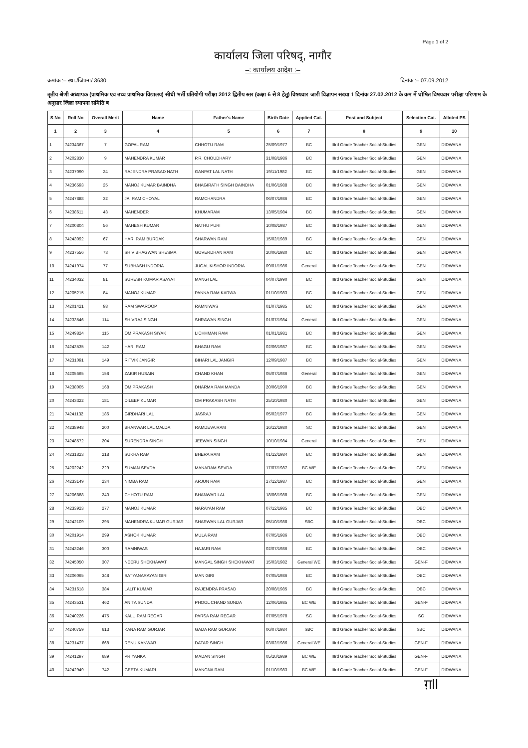Page 1 of 2
कार्यालय जिला परिषद्, नागौर
–: कार्यालय आदेश :–
क्रमांक :– स्था./जिपना/ 3630 दिनांक :– 07.09.2012
तृतीय श्रेणी अध्यापक (प्राथमिक एवं उच्च प्राथमिक विद्यालय) सीधी भर्ती प्रतियोगी परीक्षा 2012 द्वितीय स्तर (कक्षा 6 से 8 हेतु) विषयवार जारी विज्ञापन संख्या 1 दिनांक 27.02.2012 के क्रम में घोषित विषयवार परीक्षा परिणाम के अनुसार जिला स्थापना समिति ब
| S No | Roll No | Overall Merit | Name | Father's Name | Birth Date | Applied Cat. | Post and Subject | Selection Cat. | Alloted PS |
| --- | --- | --- | --- | --- | --- | --- | --- | --- | --- |
| 1 | 2 | 3 | 4 | 5 | 6 | 7 | 8 | 9 | 10 |
| 1 | 74234367 | 7 | GOPAL RAM | CHHOTU RAM | 25/09/1977 | BC | IIIrd Grade Teacher Social-Studies | GEN | DIDWANA |
| 2 | 74202830 | 9 | MAHENDRA KUMAR | P.R. CHOUDHARY | 31/08/1986 | BC | IIIrd Grade Teacher Social-Studies | GEN | DIDWANA |
| 3 | 74237090 | 24 | RAJENDRA PRASAD NATH | GANPAT LAL NATH | 19/11/1982 | BC | IIIrd Grade Teacher Social-Studies | GEN | DIDWANA |
| 4 | 74236593 | 25 | MANOJ KUMAR BAINDHA | BHAGIRATH SINGH BAINDHA | 01/06/1988 | BC | IIIrd Grade Teacher Social-Studies | GEN | DIDWANA |
| 5 | 74247888 | 32 | JAI RAM CHOYAL | RAMCHANDRA | 06/07/1986 | BC | IIIrd Grade Teacher Social-Studies | GEN | DIDWANA |
| 6 | 74238611 | 43 | MAHENDER | KHUMARAM | 13/05/1984 | BC | IIIrd Grade Teacher Social-Studies | GEN | DIDWANA |
| 7 | 74200804 | 56 | MAHESH KUMAR | NATHU PURI | 10/08/1987 | BC | IIIrd Grade Teacher Social-Studies | GEN | DIDWANA |
| 8 | 74243092 | 67 | HARI RAM BURDAK | SHARWAN RAM | 15/02/1989 | BC | IIIrd Grade Teacher Social-Studies | GEN | DIDWANA |
| 9 | 74237556 | 73 | SHIV BHAGWAN SHESMA | GOVERDHAN RAM | 20/06/1980 | BC | IIIrd Grade Teacher Social-Studies | GEN | DIDWANA |
| 10 | 74241974 | 77 | SUBHASH INDORIA | JUGAL KISHOR INDORIA | 09/01/1986 | General | IIIrd Grade Teacher Social-Studies | GEN | DIDWANA |
| 11 | 74234032 | 81 | SURESH KUMAR ASAYAT | MANGI LAL | 04/07/1990 | BC | IIIrd Grade Teacher Social-Studies | GEN | DIDWANA |
| 12 | 74205215 | 84 | MANOJ KUMAR | PANNA RAM KARWA | 01/10/1983 | BC | IIIrd Grade Teacher Social-Studies | GEN | DIDWANA |
| 13 | 74201421 | 98 | RAM SWAROOP | RAMNIWAS | 01/07/1985 | BC | IIIrd Grade Teacher Social-Studies | GEN | DIDWANA |
| 14 | 74233546 | 114 | SHIVRAJ SINGH | SHRAWAN SINGH | 01/07/1984 | General | IIIrd Grade Teacher Social-Studies | GEN | DIDWANA |
| 15 | 74249824 | 115 | OM PRAKASH SIYAK | LICHHMAN RAM | 01/01/1981 | BC | IIIrd Grade Teacher Social-Studies | GEN | DIDWANA |
| 16 | 74243535 | 142 | HARI RAM | BHAGU RAM | 02/06/1987 | BC | IIIrd Grade Teacher Social-Studies | GEN | DIDWANA |
| 17 | 74231091 | 149 | RITVIK JANGIR | BIHARI LAL JANGIR | 12/09/1987 | BC | IIIrd Grade Teacher Social-Studies | GEN | DIDWANA |
| 18 | 74205665 | 158 | ZAKIR HUSAIN | CHAND KHAN | 05/07/1986 | General | IIIrd Grade Teacher Social-Studies | GEN | DIDWANA |
| 19 | 74238005 | 168 | OM PRAKASH | DHARMA RAM MANDA | 20/06/1990 | BC | IIIrd Grade Teacher Social-Studies | GEN | DIDWANA |
| 20 | 74243322 | 181 | DILEEP KUMAR | OM PRAKASH NATH | 25/10/1980 | BC | IIIrd Grade Teacher Social-Studies | GEN | DIDWANA |
| 21 | 74241132 | 186 | GIRDHARI LAL | JASRAJ | 05/02/1977 | BC | IIIrd Grade Teacher Social-Studies | GEN | DIDWANA |
| 22 | 74238948 | 200 | BHANWAR LAL MALDA | RAMDEVA RAM | 16/12/1980 | SC | IIIrd Grade Teacher Social-Studies | GEN | DIDWANA |
| 23 | 74248572 | 204 | SURENDRA SINGH | JEEWAN SINGH | 10/10/1984 | General | IIIrd Grade Teacher Social-Studies | GEN | DIDWANA |
| 24 | 74231823 | 218 | SUKHA RAM | BHERA RAM | 01/12/1984 | BC | IIIrd Grade Teacher Social-Studies | GEN | DIDWANA |
| 25 | 74202242 | 229 | SUMAN SEVDA | MANARAM SEVDA | 17/07/1987 | BC WE | IIIrd Grade Teacher Social-Studies | GEN | DIDWANA |
| 26 | 74233149 | 234 | NIMBA RAM | ARJUN RAM | 27/12/1987 | BC | IIIrd Grade Teacher Social-Studies | GEN | DIDWANA |
| 27 | 74206888 | 240 | CHHOTU RAM | BHANWAR LAL | 18/06/1988 | BC | IIIrd Grade Teacher Social-Studies | GEN | DIDWANA |
| 28 | 74233923 | 277 | MANOJ KUMAR | NARAYAN RAM | 07/12/1985 | BC | IIIrd Grade Teacher Social-Studies | OBC | DIDWANA |
| 29 | 74242109 | 295 | MAHENDRA KUMAR GURJAR | SHARWAN LAL GURJAR | 05/10/1988 | SBC | IIIrd Grade Teacher Social-Studies | OBC | DIDWANA |
| 30 | 74201914 | 299 | ASHOK KUMAR | MULA RAM | 07/05/1986 | BC | IIIrd Grade Teacher Social-Studies | OBC | DIDWANA |
| 31 | 74243246 | 300 | RAMNIWAS | HAJARI RAM | 02/07/1986 | BC | IIIrd Grade Teacher Social-Studies | OBC | DIDWANA |
| 32 | 74245050 | 307 | NEERU SHEKHAWAT | MANGAL SINGH SHEKHAWAT | 15/03/1982 | General WE | IIIrd Grade Teacher Social-Studies | GEN-F | DIDWANA |
| 33 | 74206065 | 348 | SATYANARAYAN GIRI | MAN GIRI | 07/05/1986 | BC | IIIrd Grade Teacher Social-Studies | OBC | DIDWANA |
| 34 | 74231618 | 384 | LALIT KUMAR | RAJENDRA PRASAD | 20/08/1985 | BC | IIIrd Grade Teacher Social-Studies | OBC | DIDWANA |
| 35 | 74243531 | 462 | ANITA SUNDA | PHOOL CHAND SUNDA | 12/06/1985 | BC WE | IIIrd Grade Teacher Social-Studies | GEN-F | DIDWANA |
| 36 | 74240226 | 475 | KALU RAM REGAR | PARSA RAM REGAR | 07/05/1978 | SC | IIIrd Grade Teacher Social-Studies | SC | DIDWANA |
| 37 | 74240759 | 613 | KANA RAM GURJAR | GADA RAM GURJAR | 06/07/1984 | SBC | IIIrd Grade Teacher Social-Studies | SBC | DIDWANA |
| 38 | 74231437 | 668 | RENU KANWAR | DATAR SINGH | 03/02/1986 | General WE | IIIrd Grade Teacher Social-Studies | GEN-F | DIDWANA |
| 39 | 74241297 | 689 | PRIYANKA | MADAN SINGH | 05/10/1989 | BC WE | IIIrd Grade Teacher Social-Studies | GEN-F | DIDWANA |
| 40 | 74242949 | 742 | GEETA KUMARI | MANGNA RAM | 01/10/1983 | BC WE | IIIrd Grade Teacher Social-Studies | GEN-F | DIDWANA |
ग़ll